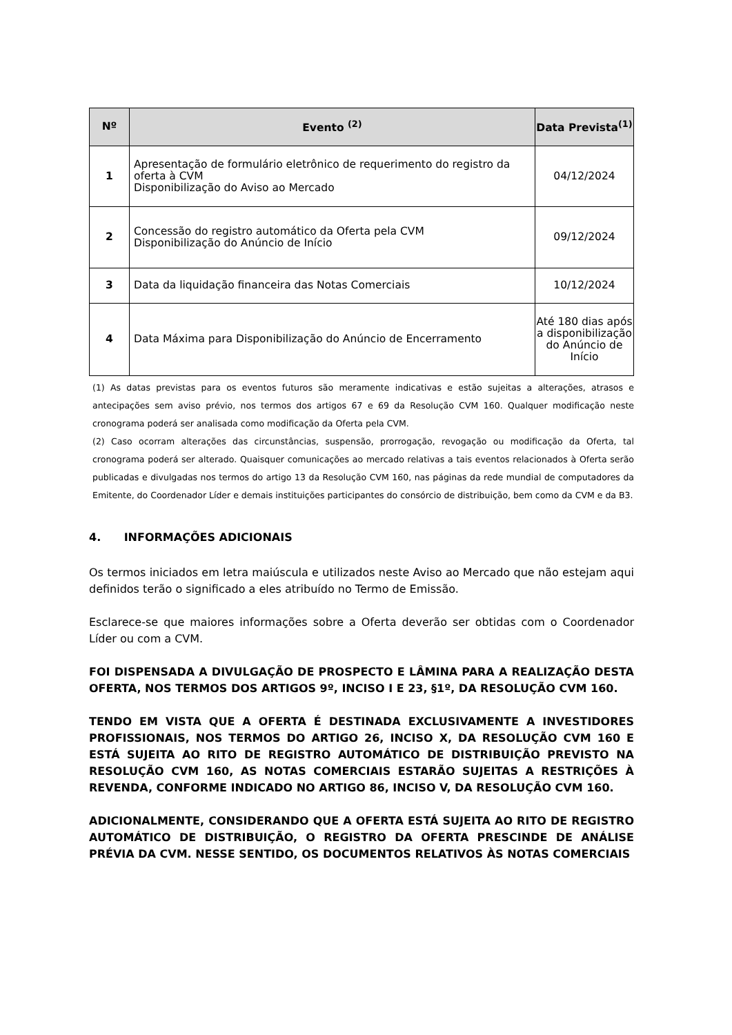| Nº | Evento <sup>(2)</sup> | Data Prevista<sup>(1)</sup> |
| --- | --- | --- |
| 1 | Apresentação de formulário eletrônico de requerimento do registro da oferta à CVM Disponibilização do Aviso ao Mercado | 04/12/2024 |
| 2 | Concessão do registro automático da Oferta pela CVM Disponibilização do Anúncio de Início | 09/12/2024 |
| 3 | Data da liquidação financeira das Notas Comerciais | 10/12/2024 |
| 4 | Data Máxima para Disponibilização do Anúncio de Encerramento | Até 180 dias após a disponibilização do Anúncio de Início |
(1) As datas previstas para os eventos futuros são meramente indicativas e estão sujeitas a alterações, atrasos e antecipações sem aviso prévio, nos termos dos artigos 67 e 69 da Resolução CVM 160. Qualquer modificação neste cronograma poderá ser analisada como modificação da Oferta pela CVM.
(2) Caso ocorram alterações das circunstâncias, suspensão, prorrogação, revogação ou modificação da Oferta, tal cronograma poderá ser alterado. Quaisquer comunicações ao mercado relativas a tais eventos relacionados à Oferta serão publicadas e divulgadas nos termos do artigo 13 da Resolução CVM 160, nas páginas da rede mundial de computadores da Emitente, do Coordenador Líder e demais instituições participantes do consórcio de distribuição, bem como da CVM e da B3.
4. INFORMAÇÕES ADICIONAIS
Os termos iniciados em letra maiúscula e utilizados neste Aviso ao Mercado que não estejam aqui definidos terão o significado a eles atribuído no Termo de Emissão.
Esclarece-se que maiores informações sobre a Oferta deverão ser obtidas com o Coordenador Líder ou com a CVM.
FOI DISPENSADA A DIVULGAÇÃO DE PROSPECTO E LÂMINA PARA A REALIZAÇÃO DESTA OFERTA, NOS TERMOS DOS ARTIGOS 9º, INCISO I E 23, §1º, DA RESOLUÇÃO CVM 160.
TENDO EM VISTA QUE A OFERTA É DESTINADA EXCLUSIVAMENTE A INVESTIDORES PROFISSIONAIS, NOS TERMOS DO ARTIGO 26, INCISO X, DA RESOLUÇÃO CVM 160 E ESTÁ SUJEITA AO RITO DE REGISTRO AUTOMÁTICO DE DISTRIBUIÇÃO PREVISTO NA RESOLUÇÃO CVM 160, AS NOTAS COMERCIAIS ESTARÃO SUJEITAS A RESTRIÇÕES À REVENDA, CONFORME INDICADO NO ARTIGO 86, INCISO V, DA RESOLUÇÃO CVM 160.
ADICIONALMENTE, CONSIDERANDO QUE A OFERTA ESTÁ SUJEITA AO RITO DE REGISTRO AUTOMÁTICO DE DISTRIBUIÇÃO, O REGISTRO DA OFERTA PRESCINDE DE ANÁLISE PRÉVIA DA CVM. NESSE SENTIDO, OS DOCUMENTOS RELATIVOS ÀS NOTAS COMERCIAIS